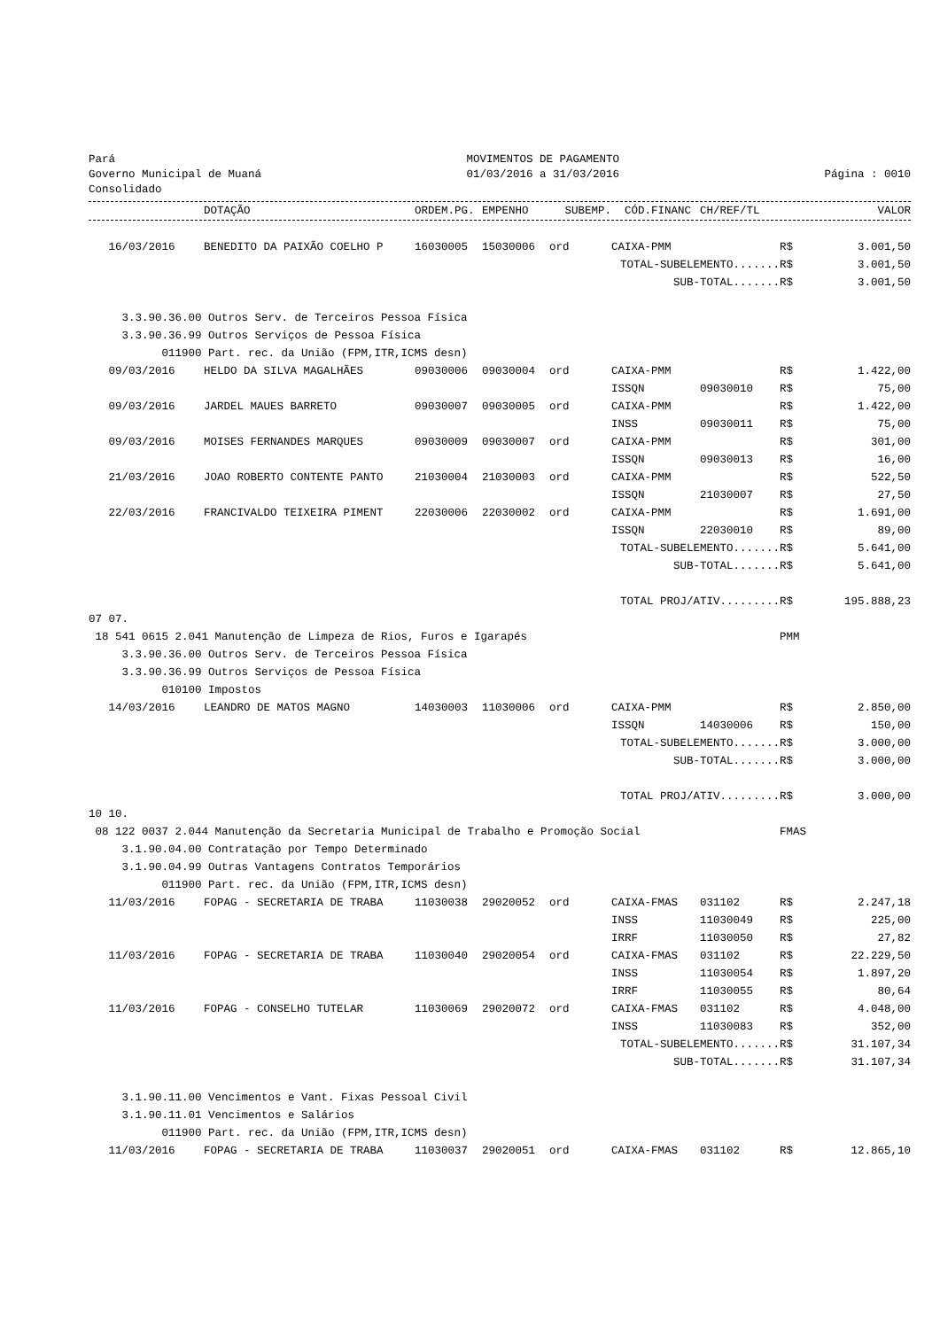Pará
Governo Municipal de Muaná
Consolidado
MOVIMENTOS DE PAGAMENTO
01/03/2016 a 31/03/2016
Página : 0010
| | DOTAÇÃO | ORDEM.PG. | EMPENHO | SUBEMP. | CÓD.FINANC | CH/REF/TL | | VALOR |
| --- | --- | --- | --- | --- | --- | --- | --- | --- |
| 16/03/2016 | BENEDITO DA PAIXÃO COELHO P | 16030005 | 15030006 | ord | CAIXA-PMM | | R$ | 3.001,50 |
| TOTAL-SUBELEMENTO....... | | | | | | | R$ | 3.001,50 |
| SUB-TOTAL....... | | | | | | | R$ | 3.001,50 |
| 3.3.90.36.00 Outros Serv. de Terceiros Pessoa Física | | | | | | | | |
| 3.3.90.36.99 Outros Serviços de Pessoa Física | | | | | | | | |
| 011900 Part. rec. da União (FPM,ITR,ICMS desn) | | | | | | | | |
| 09/03/2016 | HELDO DA SILVA MAGALHÃES | 09030006 | 09030004 | ord | CAIXA-PMM | | R$ | 1.422,00 |
| | | | | | ISSQN | 09030010 | R$ | 75,00 |
| 09/03/2016 | JARDEL MAUES BARRETO | 09030007 | 09030005 | ord | CAIXA-PMM | | R$ | 1.422,00 |
| | | | | | INSS | 09030011 | R$ | 75,00 |
| 09/03/2016 | MOISES FERNANDES MARQUES | 09030009 | 09030007 | ord | CAIXA-PMM | | R$ | 301,00 |
| | | | | | ISSQN | 09030013 | R$ | 16,00 |
| 21/03/2016 | JOAO ROBERTO CONTENTE PANTO | 21030004 | 21030003 | ord | CAIXA-PMM | | R$ | 522,50 |
| | | | | | ISSQN | 21030007 | R$ | 27,50 |
| 22/03/2016 | FRANCIVALDO TEIXEIRA PIMENT | 22030006 | 22030002 | ord | CAIXA-PMM | | R$ | 1.691,00 |
| | | | | | ISSQN | 22030010 | R$ | 89,00 |
| TOTAL-SUBELEMENTO....... | | | | | | | R$ | 5.641,00 |
| SUB-TOTAL....... | | | | | | | R$ | 5.641,00 |
| TOTAL PROJ/ATIV......... | | | | | | | R$ | 195.888,23 |
| 07 07. | | | | | | | | |
| 18 541 0615 2.041 Manutenção de Limpeza de Rios, Furos e Igarapés | | | | | | | PMM | |
| 3.3.90.36.00 Outros Serv. de Terceiros Pessoa Física | | | | | | | | |
| 3.3.90.36.99 Outros Serviços de Pessoa Física | | | | | | | | |
| 010100 Impostos | | | | | | | | |
| 14/03/2016 | LEANDRO DE MATOS MAGNO | 14030003 | 11030006 | ord | CAIXA-PMM | | R$ | 2.850,00 |
| | | | | | ISSQN | 14030006 | R$ | 150,00 |
| TOTAL-SUBELEMENTO....... | | | | | | | R$ | 3.000,00 |
| SUB-TOTAL....... | | | | | | | R$ | 3.000,00 |
| TOTAL PROJ/ATIV......... | | | | | | | R$ | 3.000,00 |
| 10 10. | | | | | | | | |
| 08 122 0037 2.044 Manutenção da Secretaria Municipal de Trabalho e Promoção Social | | | | | | | FMAS | |
| 3.1.90.04.00 Contratação por Tempo Determinado | | | | | | | | |
| 3.1.90.04.99 Outras Vantagens Contratos Temporários | | | | | | | | |
| 011900 Part. rec. da União (FPM,ITR,ICMS desn) | | | | | | | | |
| 11/03/2016 | FOPAG - SECRETARIA DE TRABA | 11030038 | 29020052 | ord | CAIXA-FMAS | 031102 | R$ | 2.247,18 |
| | | | | | INSS | 11030049 | R$ | 225,00 |
| | | | | | IRRF | 11030050 | R$ | 27,82 |
| 11/03/2016 | FOPAG - SECRETARIA DE TRABA | 11030040 | 29020054 | ord | CAIXA-FMAS | 031102 | R$ | 22.229,50 |
| | | | | | INSS | 11030054 | R$ | 1.897,20 |
| | | | | | IRRF | 11030055 | R$ | 80,64 |
| 11/03/2016 | FOPAG - CONSELHO TUTELAR | 11030069 | 29020072 | ord | CAIXA-FMAS | 031102 | R$ | 4.048,00 |
| | | | | | INSS | 11030083 | R$ | 352,00 |
| TOTAL-SUBELEMENTO....... | | | | | | | R$ | 31.107,34 |
| SUB-TOTAL....... | | | | | | | R$ | 31.107,34 |
| 3.1.90.11.00 Vencimentos e Vant. Fixas Pessoal Civil | | | | | | | | |
| 3.1.90.11.01 Vencimentos e Salários | | | | | | | | |
| 011900 Part. rec. da União (FPM,ITR,ICMS desn) | | | | | | | | |
| 11/03/2016 | FOPAG - SECRETARIA DE TRABA | 11030037 | 29020051 | ord | CAIXA-FMAS | 031102 | R$ | 12.865,10 |